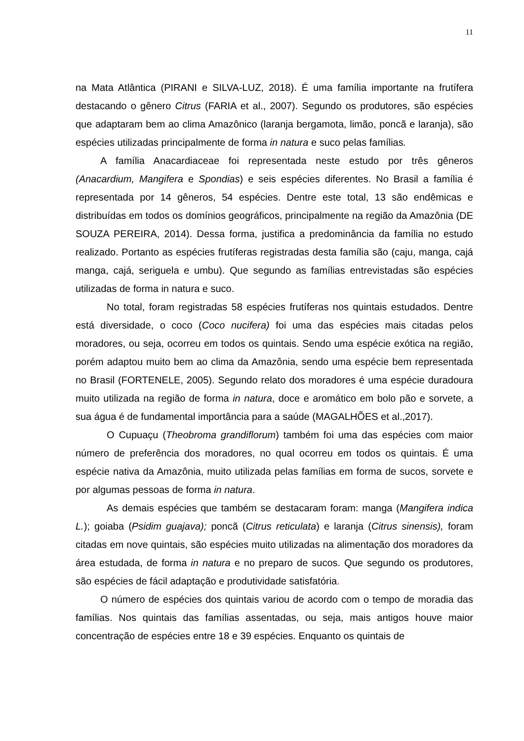11
na Mata Atlântica (PIRANI e SILVA-LUZ, 2018). É uma família importante na frutífera destacando o gênero Citrus (FARIA et al., 2007). Segundo os produtores, são espécies que adaptaram bem ao clima Amazônico (laranja bergamota, limão, poncã e laranja), são espécies utilizadas principalmente de forma in natura e suco pelas famílias.
A família Anacardiaceae foi representada neste estudo por três gêneros (Anacardium, Mangifera e Spondias) e seis espécies diferentes. No Brasil a família é representada por 14 gêneros, 54 espécies. Dentre este total, 13 são endêmicas e distribuídas em todos os domínios geográficos, principalmente na região da Amazônia (DE SOUZA PEREIRA, 2014). Dessa forma, justifica a predominância da família no estudo realizado. Portanto as espécies frutíferas registradas desta família são (caju, manga, cajá manga, cajá, seriguela e umbu). Que segundo as famílias entrevistadas são espécies utilizadas de forma in natura e suco.
No total, foram registradas 58 espécies frutíferas nos quintais estudados. Dentre está diversidade, o coco (Coco nucifera) foi uma das espécies mais citadas pelos moradores, ou seja, ocorreu em todos os quintais. Sendo uma espécie exótica na região, porém adaptou muito bem ao clima da Amazônia, sendo uma espécie bem representada no Brasil (FORTENELE, 2005). Segundo relato dos moradores é uma espécie duradoura muito utilizada na região de forma in natura, doce e aromático em bolo pão e sorvete, a sua água é de fundamental importância para a saúde (MAGALHÕES et al.,2017).
O Cupuaçu (Theobroma grandiflorum) também foi uma das espécies com maior número de preferência dos moradores, no qual ocorreu em todos os quintais. É uma espécie nativa da Amazônia, muito utilizada pelas famílias em forma de sucos, sorvete e por algumas pessoas de forma in natura.
As demais espécies que também se destacaram foram: manga (Mangifera indica L.); goiaba (Psidim guajava); poncã (Citrus reticulata) e laranja (Citrus sinensis), foram citadas em nove quintais, são espécies muito utilizadas na alimentação dos moradores da área estudada, de forma in natura e no preparo de sucos. Que segundo os produtores, são espécies de fácil adaptação e produtividade satisfatória.
O número de espécies dos quintais variou de acordo com o tempo de moradia das famílias. Nos quintais das famílias assentadas, ou seja, mais antigos houve maior concentração de espécies entre 18 e 39 espécies. Enquanto os quintais de